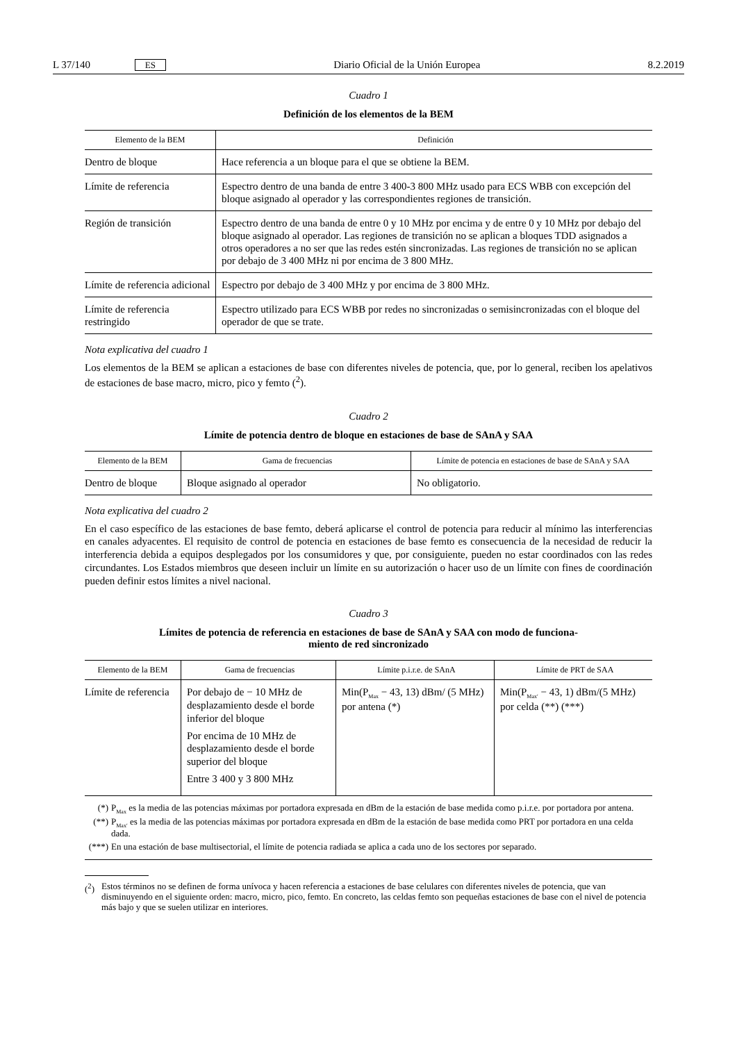L 37/140 ES Diario Oficial de la Unión Europea 8.2.2019
Cuadro 1
Definición de los elementos de la BEM
| Elemento de la BEM | Definición |
| --- | --- |
| Dentro de bloque | Hace referencia a un bloque para el que se obtiene la BEM. |
| Límite de referencia | Espectro dentro de una banda de entre 3 400-3 800 MHz usado para ECS WBB con excepción del bloque asignado al operador y las correspondientes regiones de transición. |
| Región de transición | Espectro dentro de una banda de entre 0 y 10 MHz por encima y de entre 0 y 10 MHz por debajo del bloque asignado al operador. Las regiones de transición no se aplican a bloques TDD asignados a otros operadores a no ser que las redes estén sincronizadas. Las regiones de transición no se aplican por debajo de 3 400 MHz ni por encima de 3 800 MHz. |
| Límite de referencia adicional | Espectro por debajo de 3 400 MHz y por encima de 3 800 MHz. |
| Límite de referencia restringido | Espectro utilizado para ECS WBB por redes no sincronizadas o semisincronizadas con el bloque del operador de que se trate. |
Nota explicativa del cuadro 1
Los elementos de la BEM se aplican a estaciones de base con diferentes niveles de potencia, que, por lo general, reciben los apelativos de estaciones de base macro, micro, pico y femto (<sup>2</sup>).
Cuadro 2
Límite de potencia dentro de bloque en estaciones de base de SAnA y SAA
| Elemento de la BEM | Gama de frecuencias | Límite de potencia en estaciones de base de SAnA y SAA |
| --- | --- | --- |
| Dentro de bloque | Bloque asignado al operador | No obligatorio. |
Nota explicativa del cuadro 2
En el caso específico de las estaciones de base femto, deberá aplicarse el control de potencia para reducir al mínimo las interferencias en canales adyacentes. El requisito de control de potencia en estaciones de base femto es consecuencia de la necesidad de reducir la interferencia debida a equipos desplegados por los consumidores y que, por consiguiente, pueden no estar coordinados con las redes circundantes. Los Estados miembros que deseen incluir un límite en su autorización o hacer uso de un límite con fines de coordinación pueden definir estos límites a nivel nacional.
Cuadro 3
Límites de potencia de referencia en estaciones de base de SAnA y SAA con modo de funciona-
miento de red sincronizado
| Elemento de la BEM | Gama de frecuencias | Límite p.i.r.e. de SAnA | Límite de PRT de SAA |
| --- | --- | --- | --- |
| Límite de referencia | Por debajo de − 10 MHz de desplazamiento desde el borde inferior del bloque Por encima de 10 MHz de desplazamiento desde el borde superior del bloque Entre 3 400 y 3 800 MHz | Min(P<sub>Max</sub> − 43, 13) dBm/ (5 MHz) por antena (*) | Min(P<sub>Max′</sub> − 43, 1) dBm/(5 MHz) por celda (**) (***) |
(*) P<sub>Max</sub> es la media de las potencias máximas por portadora expresada en dBm de la estación de base medida como p.i.r.e. por portadora por antena.
(**) P<sub>Max′</sub> es la media de las potencias máximas por portadora expresada en dBm de la estación de base medida como PRT por portadora en una celda dada.
(***) En una estación de base multisectorial, el límite de potencia radiada se aplica a cada uno de los sectores por separado.
(<sup>2</sup>) Estos términos no se definen de forma unívoca y hacen referencia a estaciones de base celulares con diferentes niveles de potencia, que van disminuyendo en el siguiente orden: macro, micro, pico, femto. En concreto, las celdas femto son pequeñas estaciones de base con el nivel de potencia más bajo y que se suelen utilizar en interiores.